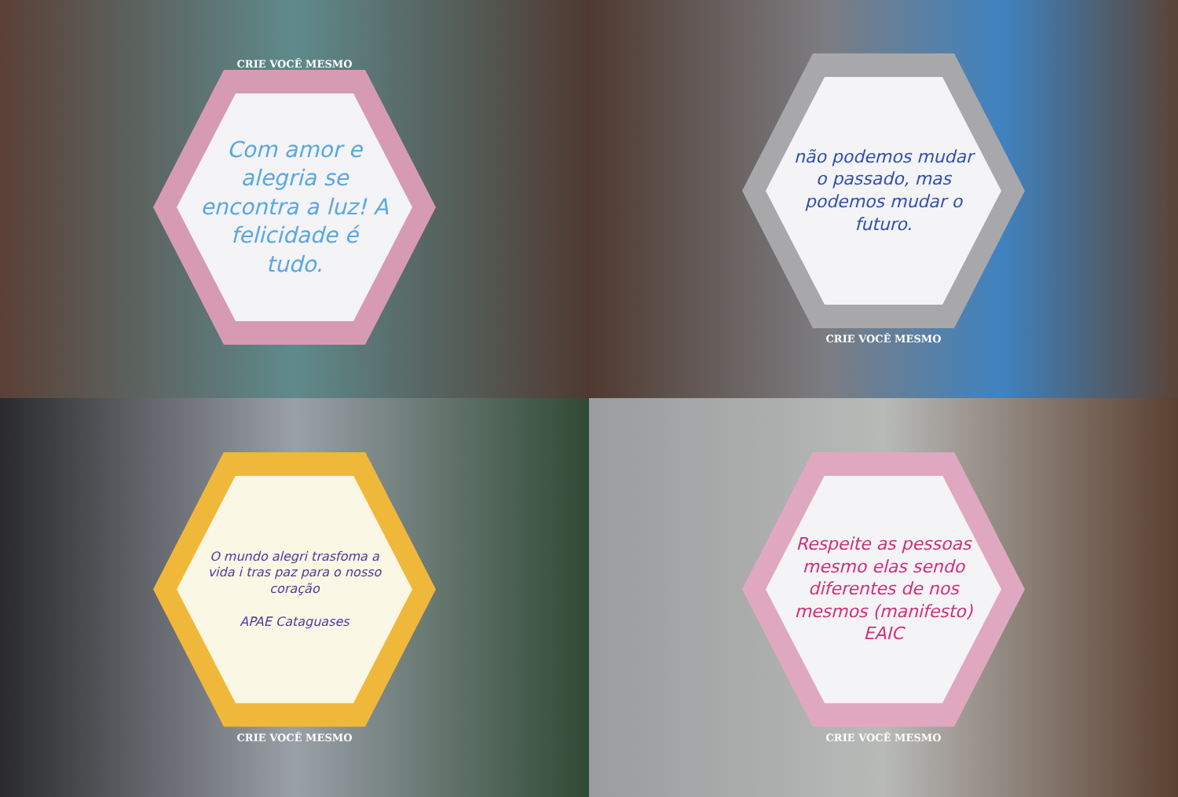CRIE VOCÊ MESMO
Com amor e alegria se encontra a luz! A felicidade é tudo.
não podemos mudar o passado, mas podemos mudar o futuro.
CRIE VOCÊ MESMO
O mundo alegri trasfoma a vida i tras paz para o nosso coração
APAE Cataguases
CRIE VOCÊ MESMO
Respeite as pessoas mesmo elas sendo diferentes de nos mesmos (manifesto) EAIC
CRIE VOCÊ MESMO